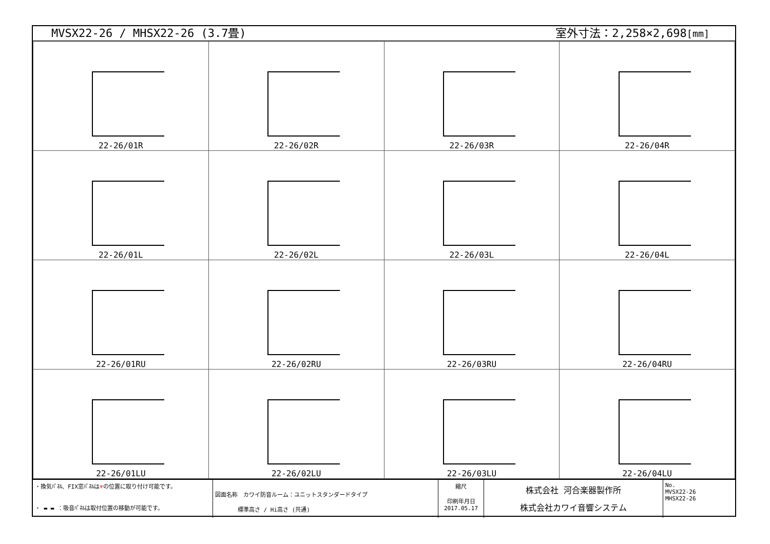MVSX22-26 / MHSX22-26 (3.7畳) 室外寸法：2,258×2,698[mm]
| 22-26/01R | 22-26/02R | 22-26/03R | 22-26/04R |
| 22-26/01L | 22-26/02L | 22-26/03L | 22-26/04L |
| 22-26/01RU | 22-26/02RU | 22-26/03RU | 22-26/04RU |
| 22-26/01LU | 22-26/02LU | 22-26/03LU | 22-26/04LU |
・換気ﾊﾟﾈﾙ、FIX窓ﾊﾟﾈﾙは▼の位置に取り付け可能です。
・ ▬ ▬ ：吸音ﾊﾟﾈﾙは取付位置の移動が可能です。
図面名称　カワイ防音ルーム：ユニットスタンダードタイプ
　　　　標準高さ / Hi高さ (共通)
縮尺
印刷年月日
2017.05.17
株式会社 河合楽器製作所
株式会社カワイ音響システム
No.
MVSX22-26
MHSX22-26